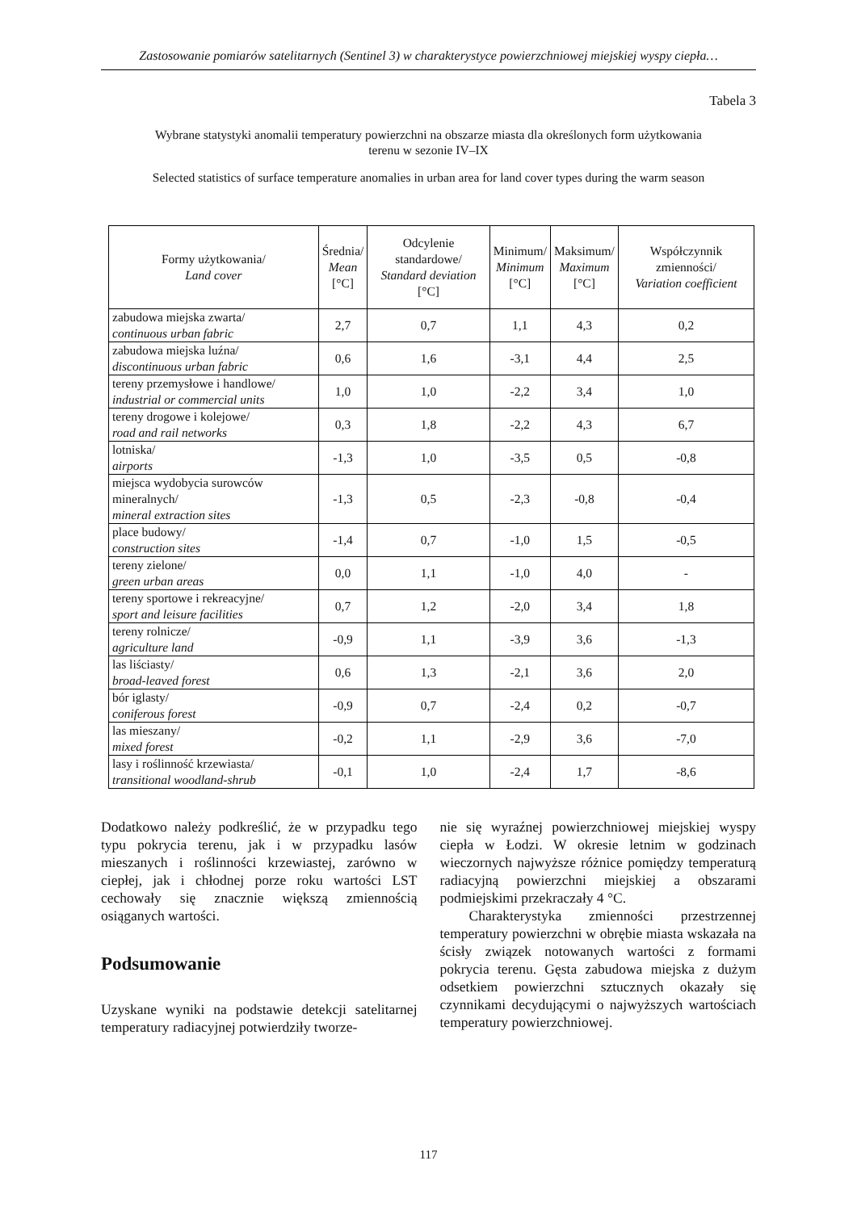Zastosowanie pomiarów satelitarnych (Sentinel 3) w charakterystyce powierzchniowej miejskiej wyspy ciepła…
Tabela 3
Wybrane statystyki anomalii temperatury powierzchni na obszarze miasta dla określonych form użytkowania
terenu w sezonie IV–IX
Selected statistics of surface temperature anomalies in urban area for land cover types during the warm season
| Formy użytkowania/ Land cover | Średnia/ Mean [°C] | Odcylenie standardowe/ Standard deviation [°C] | Minimum/ Minimum [°C] | Maksimum/ Maximum [°C] | Współczynnik zmienności/ Variation coefficient |
| --- | --- | --- | --- | --- | --- |
| zabudowa miejska zwarta/ continuous urban fabric | 2,7 | 0,7 | 1,1 | 4,3 | 0,2 |
| zabudowa miejska luźna/ discontinuous urban fabric | 0,6 | 1,6 | -3,1 | 4,4 | 2,5 |
| tereny przemysłowe i handlowe/ industrial or commercial units | 1,0 | 1,0 | -2,2 | 3,4 | 1,0 |
| tereny drogowe i kolejowe/ road and rail networks | 0,3 | 1,8 | -2,2 | 4,3 | 6,7 |
| lotniska/ airports | -1,3 | 1,0 | -3,5 | 0,5 | -0,8 |
| miejsca wydobycia surowców mineralnych/ mineral extraction sites | -1,3 | 0,5 | -2,3 | -0,8 | -0,4 |
| place budowy/ construction sites | -1,4 | 0,7 | -1,0 | 1,5 | -0,5 |
| tereny zielone/ green urban areas | 0,0 | 1,1 | -1,0 | 4,0 | - |
| tereny sportowe i rekreacyjne/ sport and leisure facilities | 0,7 | 1,2 | -2,0 | 3,4 | 1,8 |
| tereny rolnicze/ agriculture land | -0,9 | 1,1 | -3,9 | 3,6 | -1,3 |
| las liściasty/ broad-leaved forest | 0,6 | 1,3 | -2,1 | 3,6 | 2,0 |
| bór iglasty/ coniferous forest | -0,9 | 0,7 | -2,4 | 0,2 | -0,7 |
| las mieszany/ mixed forest | -0,2 | 1,1 | -2,9 | 3,6 | -7,0 |
| lasy i roślinność krzewiasta/ transitional woodland-shrub | -0,1 | 1,0 | -2,4 | 1,7 | -8,6 |
Dodatkowo należy podkreślić, że w przypadku tego typu pokrycia terenu, jak i w przypadku lasów mieszanych i roślinności krzewiastej, zarówno w ciepłej, jak i chłodnej porze roku wartości LST cechowały się znacznie większą zmiennością osiąganych wartości.
Podsumowanie
Uzyskane wyniki na podstawie detekcji satelitarnej temperatury radiacyjnej potwierdziły tworze-
nie się wyraźnej powierzchniowej miejskiej wyspy ciepła w Łodzi. W okresie letnim w godzinach wieczornych najwyższe różnice pomiędzy temperaturą radiacyjną powierzchni miejskiej a obszarami podmiejskimi przekraczały 4 °C.
Charakterystyka zmienności przestrzennej temperatury powierzchni w obrębie miasta wskazała na ścisły związek notowanych wartości z formami pokrycia terenu. Gęsta zabudowa miejska z dużym odsetkiem powierzchni sztucznych okazały się czynnikami decydującymi o najwyższych wartościach temperatury powierzchniowej.
117